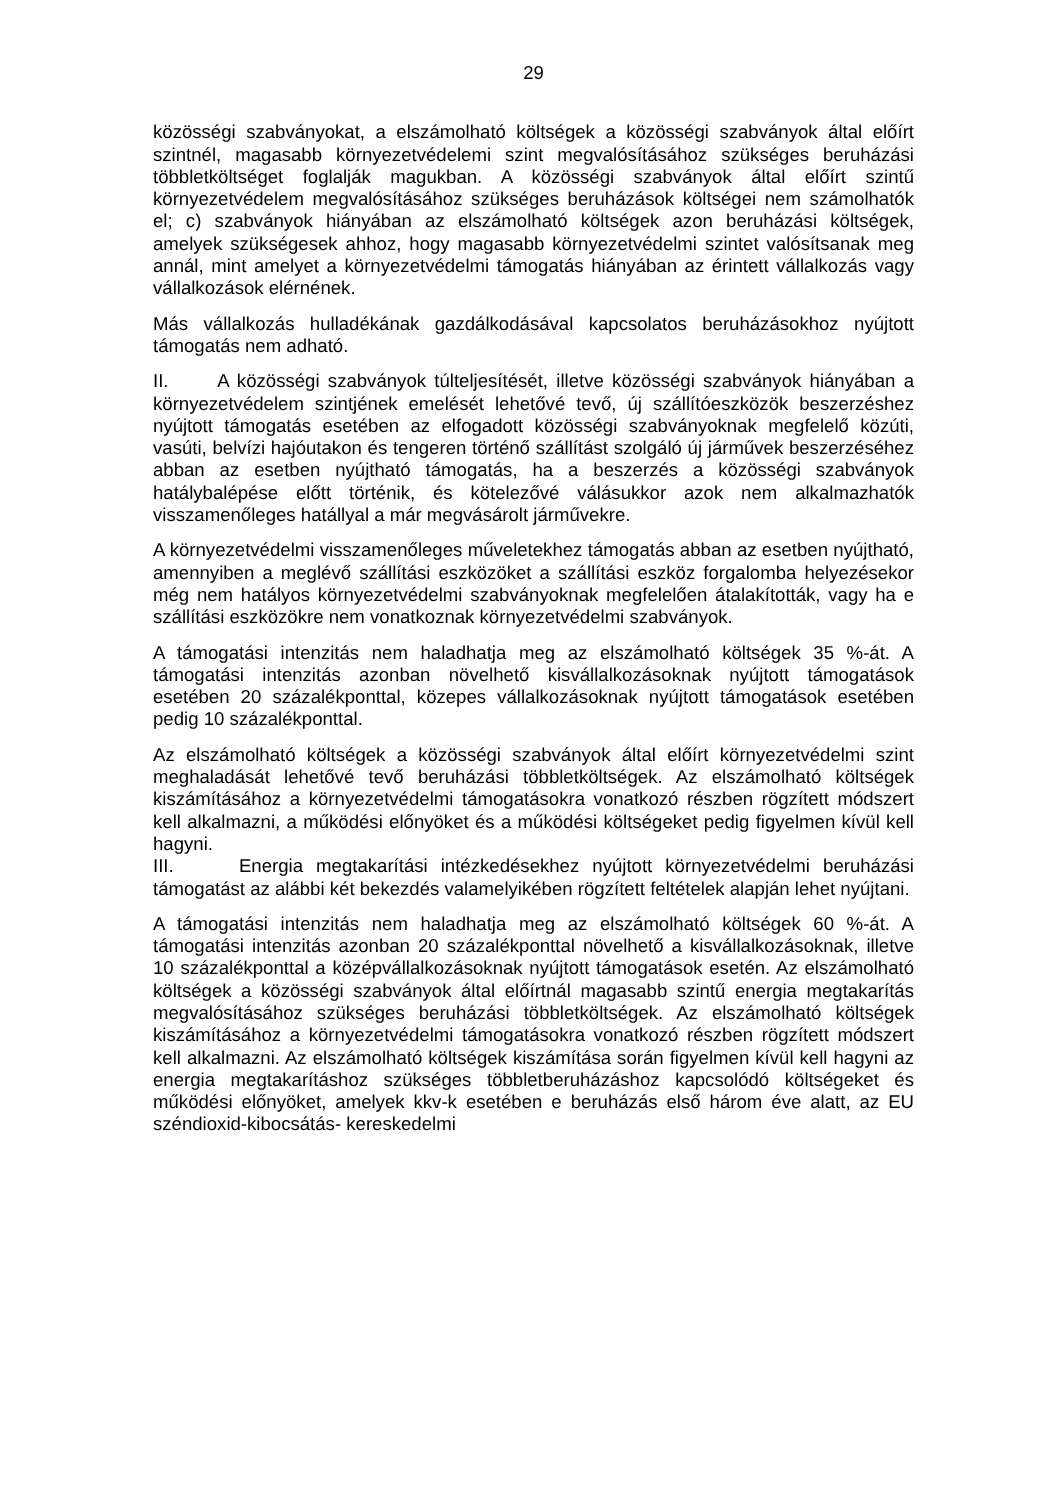29
közösségi szabványokat, a elszámolható költségek a közösségi szabványok által előírt szintnél, magasabb környezetvédelemi szint megvalósításához szükséges beruházási többletköltséget foglalják magukban. A közösségi szabványok által előírt szintű környezetvédelem megvalósításához szükséges beruházások költségei nem számolhatók el; c) szabványok hiányában az elszámolható költségek azon beruházási költségek, amelyek szükségesek ahhoz, hogy magasabb környezetvédelmi szintet valósítsanak meg annál, mint amelyet a környezetvédelmi támogatás hiányában az érintett vállalkozás vagy vállalkozások elérnének.
Más vállalkozás hulladékának gazdálkodásával kapcsolatos beruházásokhoz nyújtott támogatás nem adható.
II. A közösségi szabványok túlteljesítését, illetve közösségi szabványok hiányában a környezetvédelem szintjének emelését lehetővé tevő, új szállítóeszközök beszerzéshez nyújtott támogatás esetében az elfogadott közösségi szabványoknak megfelelő közúti, vasúti, belvízi hajóutakon és tengeren történő szállítást szolgáló új járművek beszerzéséhez abban az esetben nyújtható támogatás, ha a beszerzés a közösségi szabványok hatálybalépése előtt történik, és kötelezővé válásukkor azok nem alkalmazhatók visszamenőleges hatállyal a már megvásárolt járművekre.
A környezetvédelmi visszamenőleges műveletekhez támogatás abban az esetben nyújtható, amennyiben a meglévő szállítási eszközöket a szállítási eszköz forgalomba helyezésekor még nem hatályos környezetvédelmi szabványoknak megfelelően átalakították, vagy ha e szállítási eszközökre nem vonatkoznak környezetvédelmi szabványok.
A támogatási intenzitás nem haladhatja meg az elszámolható költségek 35 %-át. A támogatási intenzitás azonban növelhető kisvállalkozásoknak nyújtott támogatások esetében 20 százalékponttal, közepes vállalkozásoknak nyújtott támogatások esetében pedig 10 százalékponttal.
Az elszámolható költségek a közösségi szabványok által előírt környezetvédelmi szint meghaladását lehetővé tevő beruházási többletköltségek. Az elszámolható költségek kiszámításához a környezetvédelmi támogatásokra vonatkozó részben rögzített módszert kell alkalmazni, a működési előnyöket és a működési költségeket pedig figyelmen kívül kell hagyni.
III. Energia megtakarítási intézkedésekhez nyújtott környezetvédelmi beruházási támogatást az alábbi két bekezdés valamelyikében rögzített feltételek alapján lehet nyújtani.
A támogatási intenzitás nem haladhatja meg az elszámolható költségek 60 %-át. A támogatási intenzitás azonban 20 százalékponttal növelhető a kisvállalkozásoknak, illetve 10 százalékponttal a középvállalkozásoknak nyújtott támogatások esetén. Az elszámolható költségek a közösségi szabványok által előírtnál magasabb szintű energia megtakarítás megvalósításához szükséges beruházási többletköltségek. Az elszámolható költségek kiszámításához a környezetvédelmi támogatásokra vonatkozó részben rögzített módszert kell alkalmazni. Az elszámolható költségek kiszámítása során figyelmen kívül kell hagyni az energia megtakarításhoz szükséges többletberuházáshoz kapcsolódó költségeket és működési előnyöket, amelyek kkv-k esetében e beruházás első három éve alatt, az EU széndioxid-kibocsátás- kereskedelmi